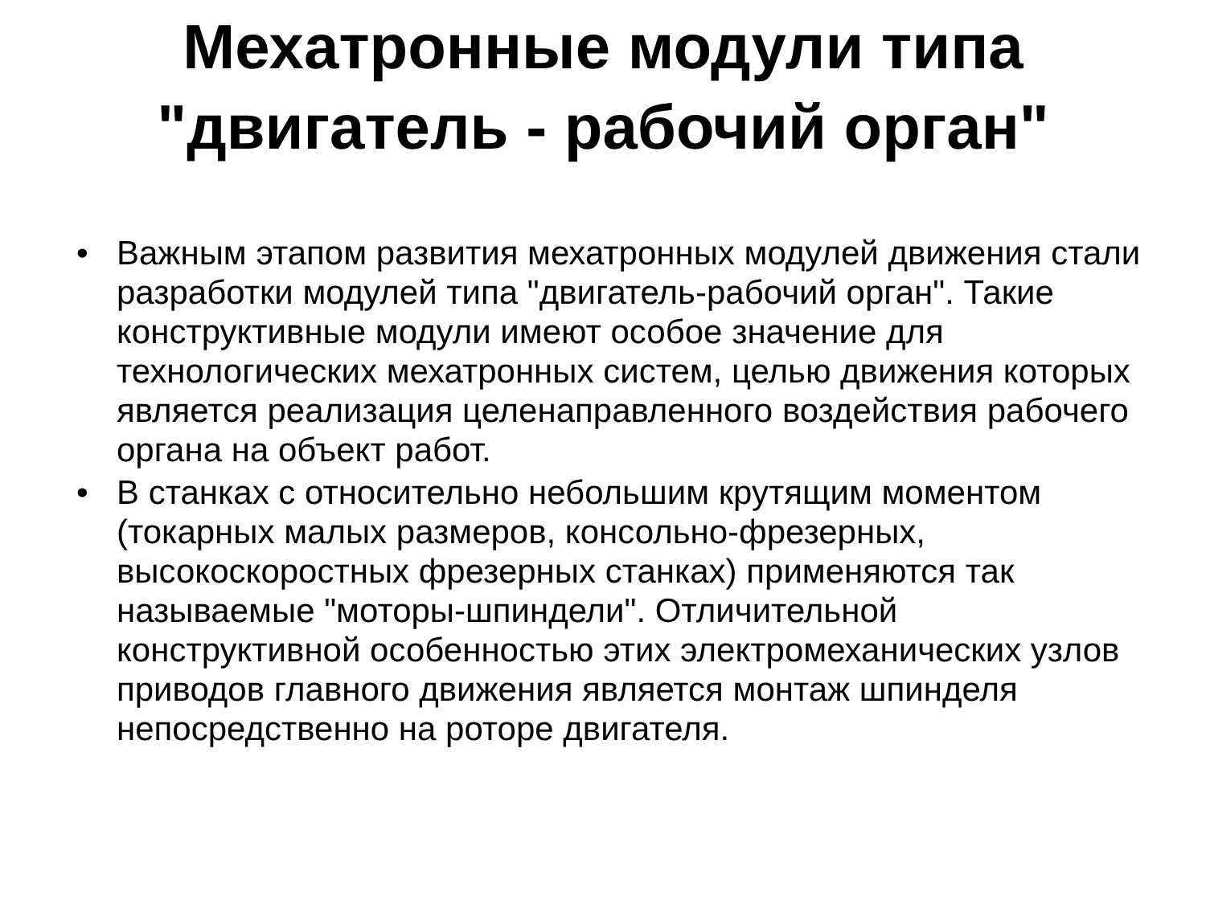Мехатронные модули типа
"двигатель - рабочий орган"
• Важным этапом развития мехатронных модулей движения стали разработки модулей типа "двигатель-рабочий орган". Такие конструктивные модули имеют особое значение для технологических мехатронных систем, целью движения которых является реализация целенаправленного воздействия рабочего органа на объект работ.
• В станках с относительно небольшим крутящим моментом (токарных малых размеров, консольно-фрезерных, высокоскоростных фрезерных станках) применяются так называемые "моторы-шпиндели". Отличительной конструктивной особенностью этих электромеханических узлов приводов главного движения является монтаж шпинделя непосредственно на роторе двигателя.